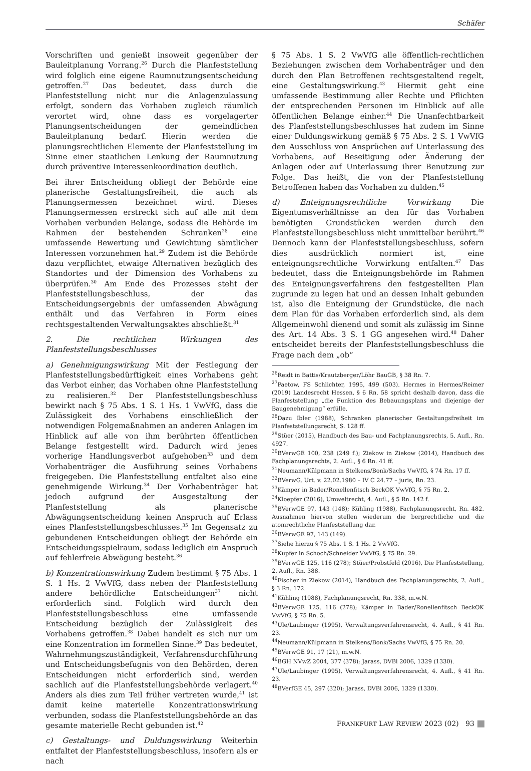Schäfer
Vorschriften und genießt insoweit gegenüber der Bauleitplanung Vorrang.<sup>26</sup> Durch die Planfeststellung wird folglich eine eigene Raumnutzungsentscheidung getroffen.<sup>27</sup> Das bedeutet, dass durch die Planfeststellung nicht nur die Anlagenzulassung erfolgt, sondern das Vorhaben zugleich räumlich verortet wird, ohne dass es vorgelagerter Planungsentscheidungen der gemeindlichen Bauleitplanung bedarf. Hierin werden die planungsrechtlichen Elemente der Planfeststellung im Sinne einer staatlichen Lenkung der Raumnutzung durch präventive Interessenkoordination deutlich.
Bei ihrer Entscheidung obliegt der Behörde eine planerische Gestaltungsfreiheit, die auch als Planungsermessen bezeichnet wird. Dieses Planungsermessen erstreckt sich auf alle mit dem Vorhaben verbunden Belange, sodass die Behörde im Rahmen der bestehenden Schranken<sup>28</sup> eine umfassende Bewertung und Gewichtung sämtlicher Interessen vorzunehmen hat.<sup>29</sup> Zudem ist die Behörde dazu verpflichtet, etwaige Alternativen bezüglich des Standortes und der Dimension des Vorhabens zu überprüfen.<sup>30</sup> Am Ende des Prozesses steht der Planfeststellungsbeschluss, der das Entscheidungsergebnis der umfassenden Abwägung enthält und das Verfahren in Form eines rechtsgestaltenden Verwaltungsaktes abschließt.<sup>31</sup>
2. Die rechtlichen Wirkungen des Planfeststellungsbeschlusses
a) Genehmigungswirkung Mit der Festlegung der Planfeststellungsbedürftigkeit eines Vorhabens geht das Verbot einher, das Vorhaben ohne Planfeststellung zu realisieren.<sup>32</sup> Der Planfeststellungsbeschluss bewirkt nach § 75 Abs. 1 S. 1 Hs. 1 VwVfG, dass die Zulässigkeit des Vorhabens einschließlich der notwendigen Folgemaßnahmen an anderen Anlagen im Hinblick auf alle von ihm berührten öffentlichen Belange festgestellt wird. Dadurch wird jenes vorherige Handlungsverbot aufgehoben<sup>33</sup> und dem Vorhabenträger die Ausführung seines Vorhabens freigegeben. Die Planfeststellung entfaltet also eine genehmigende Wirkung.<sup>34</sup> Der Vorhabenträger hat jedoch aufgrund der Ausgestaltung der Planfeststellung als planerische Abwägungsentscheidung keinen Anspruch auf Erlass eines Planfeststellungsbeschlusses.<sup>35</sup> Im Gegensatz zu gebundenen Entscheidungen obliegt der Behörde ein Entscheidungsspielraum, sodass lediglich ein Anspruch auf fehlerfreie Abwägung besteht.<sup>36</sup>
b) Konzentrationswirkung Zudem bestimmt § 75 Abs. 1 S. 1 Hs. 2 VwVfG, dass neben der Planfeststellung andere behördliche Entscheidungen<sup>37</sup> nicht erforderlich sind. Folglich wird durch den Planfeststellungsbeschluss eine umfassende Entscheidung bezüglich der Zulässigkeit des Vorhabens getroffen.<sup>38</sup> Dabei handelt es sich nur um eine Konzentration im formellen Sinne.<sup>39</sup> Das bedeutet, Wahrnehmungszuständigkeit, Verfahrensdurchführung und Entscheidungsbefugnis von den Behörden, deren Entscheidungen nicht erforderlich sind, werden sachlich auf die Planfeststellungsbehörde verlagert.<sup>40</sup> Anders als dies zum Teil früher vertreten wurde,<sup>41</sup> ist damit keine materielle Konzentrationswirkung verbunden, sodass die Planfeststellungsbehörde an das gesamte materielle Recht gebunden ist.<sup>42</sup>
c) Gestaltungs- und Duldungswirkung Weiterhin entfaltet der Planfeststellungsbeschluss, insofern als er nach
§ 75 Abs. 1 S. 2 VwVfG alle öffentlich-rechtlichen Beziehungen zwischen dem Vorhabenträger und den durch den Plan Betroffenen rechtsgestaltend regelt, eine Gestaltungswirkung.<sup>43</sup> Hiermit geht eine umfassende Bestimmung aller Rechte und Pflichten der entsprechenden Personen im Hinblick auf alle öffentlichen Belange einher.<sup>44</sup> Die Unanfechtbarkeit des Planfeststellungsbeschlusses hat zudem im Sinne einer Duldungswirkung gemäß § 75 Abs. 2 S. 1 VwVfG den Ausschluss von Ansprüchen auf Unterlassung des Vorhabens, auf Beseitigung oder Änderung der Anlagen oder auf Unterlassung ihrer Benutzung zur Folge. Das heißt, die von der Planfeststellung Betroffenen haben das Vorhaben zu dulden.<sup>45</sup>
d) Enteignungsrechtliche Vorwirkung Die Eigentumsverhältnisse an den für das Vorhaben benötigten Grundstücken werden durch den Planfeststellungsbeschluss nicht unmittelbar berührt.<sup>46</sup> Dennoch kann der Planfeststellungsbeschluss, sofern dies ausdrücklich normiert ist, eine enteignungsrechtliche Vorwirkung entfalten.<sup>47</sup> Das bedeutet, dass die Enteignungsbehörde im Rahmen des Enteignungsverfahrens den festgestellten Plan zugrunde zu legen hat und an dessen Inhalt gebunden ist, also die Enteignung der Grundstücke, die nach dem Plan für das Vorhaben erforderlich sind, als dem Allgemeinwohl dienend und somit als zulässig im Sinne des Art. 14 Abs. 3 S. 1 GG angesehen wird.<sup>48</sup> Daher entscheidet bereits der Planfeststellungsbeschluss die Frage nach dem „ob“
<sup>26</sup> Reidt in Battis/Krautzberger/Löhr BauGB, § 38 Rn. 7.
<sup>27</sup> Paetow, FS Schlichter, 1995, 499 (503). Hermes in Hermes/Reimer (2019) Landesrecht Hessen, § 6 Rn. 58 spricht deshalb davon, dass die Planfeststellung „die Funktion des Bebauungsplans und diejenige der Baugenehmigung“ erfülle.
<sup>28</sup> Dazu Ibler (1988), Schranken planerischer Gestaltungsfreiheit im Planfeststellungsrecht, S. 128 ff.
<sup>29</sup> Stüer (2015), Handbuch des Bau- und Fachplanungsrechts, 5. Aufl., Rn. 4927.
<sup>30</sup>BVerwGE 100, 238 (249 f.); Ziekow in Ziekow (2014), Handbuch des Fachplanungsrechts, 2. Aufl., § 6 Rn. 41 ff.
<sup>31</sup> Neumann/Külpmann in Stelkens/Bonk/Sachs VwVfG, § 74 Rn. 17 ff.
<sup>32</sup>BVerwG, Urt. v. 22.02.1980 – IV C 24.77 – juris, Rn. 23.
<sup>33</sup>Kämper in Bader/Ronellenfitsch BeckOK VwVfG, § 75 Rn. 2.
<sup>34</sup> Kloepfer (2016), Umweltrecht, 4. Aufl., § 5 Rn. 142 f.
<sup>35</sup>BVerwGE 97, 143 (148); Kühling (1988), Fachplanungsrecht, Rn. 482. Ausnahmen hiervon stellen wiederum die bergrechtliche und die atomrechtliche Planfeststellung dar.
<sup>36</sup>BVerwGE 97, 143 (149).
<sup>37</sup> Siehe hierzu § 75 Abs. 1 S. 1 Hs. 2 VwVfG.
<sup>38</sup> Kupfer in Schoch/Schneider VwVfG, § 75 Rn. 29.
<sup>39</sup>BVerwGE 125, 116 (278); Stüer/Probstfeld (2016), Die Planfeststellung, 2. Aufl., Rn. 388.
<sup>40</sup> Fischer in Ziekow (2014), Handbuch des Fachplanungsrechts, 2. Aufl., § 3 Rn. 172.
<sup>41</sup>Kühling (1988), Fachplanungsrecht, Rn. 338, m.w.N.
<sup>42</sup>BVerwGE 125, 116 (278); Kämper in Bader/Ronellenfitsch BeckOK VwVfG, § 75 Rn. 5.
<sup>43</sup> Ule/Laubinger (1995), Verwaltungsverfahrensrecht, 4. Aufl., § 41 Rn. 23.
<sup>44</sup> Neumann/Külpmann in Stelkens/Bonk/Sachs VwVfG, § 75 Rn. 20.
<sup>45</sup>BVerwGE 91, 17 (21), m.w.N.
<sup>46</sup>BGH NVwZ 2004, 377 (378); Jarass, DVBl 2006, 1329 (1330).
<sup>47</sup> Ule/Laubinger (1995), Verwaltungsverfahrensrecht, 4. Aufl., § 41 Rn. 23.
<sup>48</sup>BVerfGE 45, 297 (320); Jarass, DVBl 2006, 1329 (1330).
FRANKFURT LAW REVIEW 2023 (02) 93